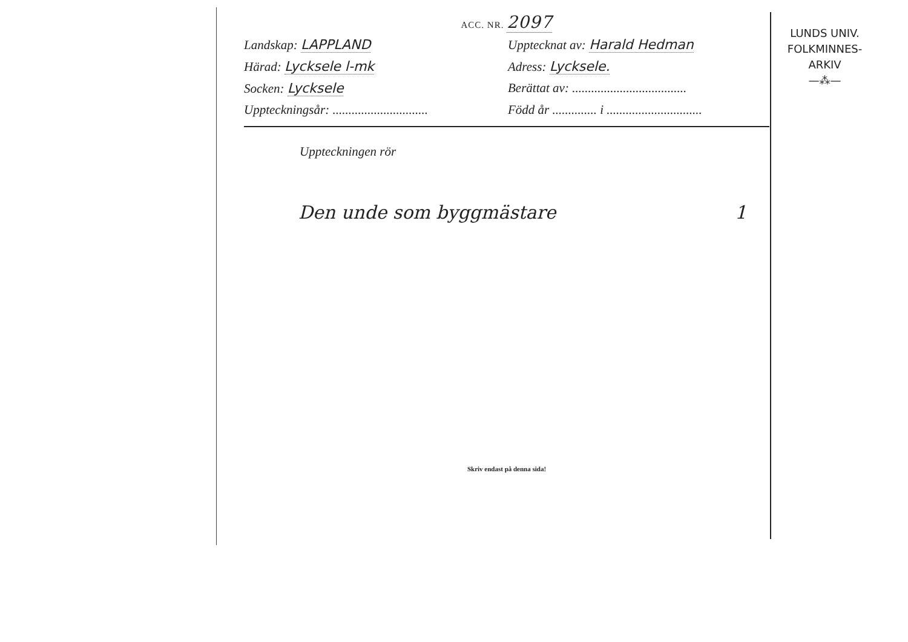ACC. NR. 2097
Landskap: LAPPLAND
Upptecknat av: Harald Hedman
Härad: Lycksele l-mk
Adress: Lycksele.
Socken: Lycksele
Berättat av: ....................................
Uppteckningsår: ..............................
Född år .............. i ..............................
Uppteckningen rör
Den unde som byggmästare 1
Skriv endast på denna sida!
LUNDS UNIV.
FOLKMINNES-
ARKIV
—⁂—